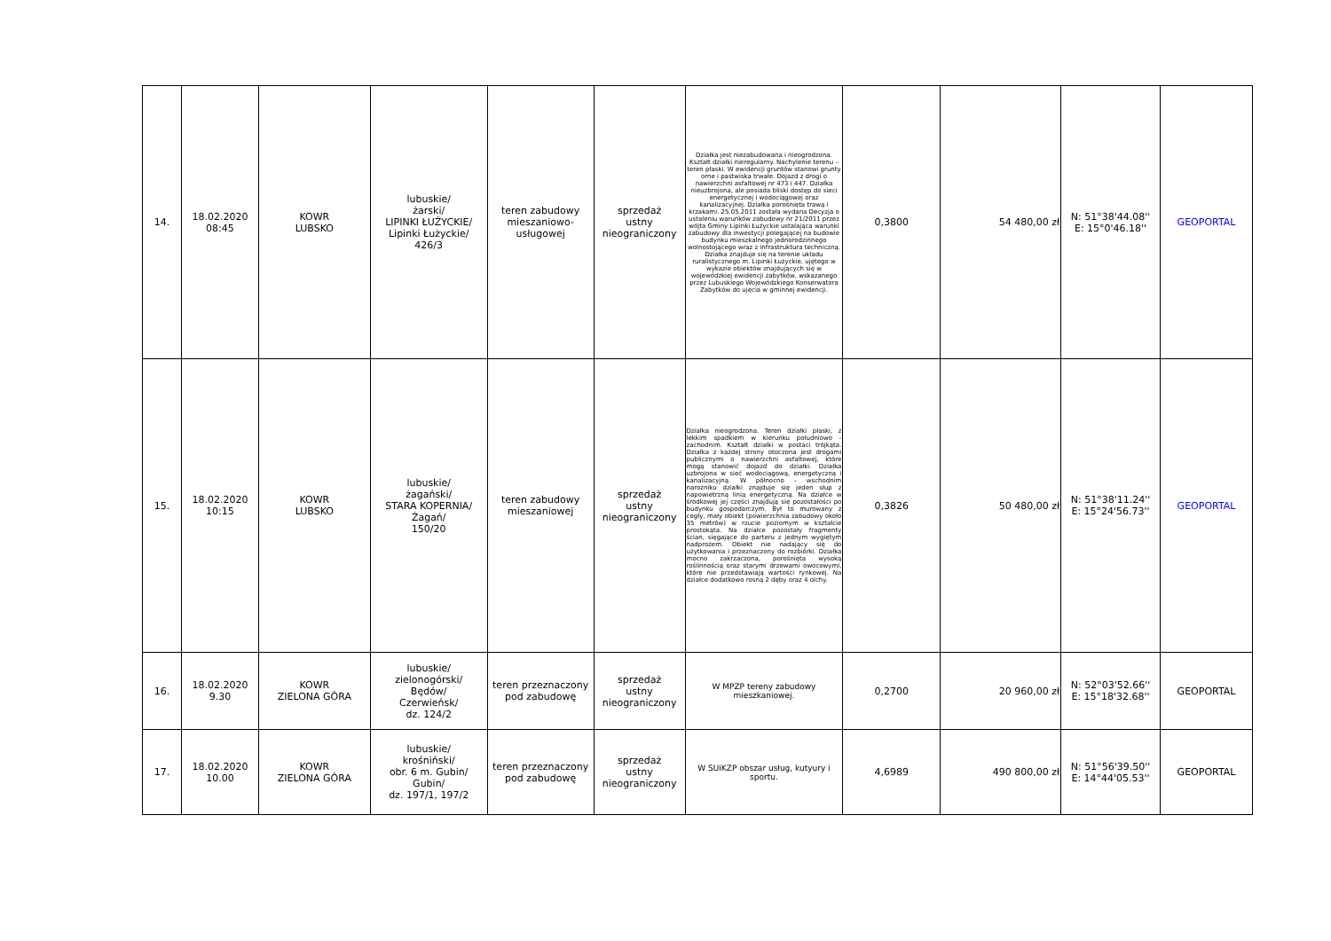| 14. | 18.02.2020 08:45 | KOWR LUBSKO | lubuskie/ żarski/ LIPINKI ŁUŻYCKIE/ Lipinki Łużyckie/ 426/3 | teren zabudowy mieszaniowo- usługowej | sprzedaż ustny nieograniczony | Działka jest niezabudowana i nieogrodzona. Kształt działki nieregularny. Nachylenie terenu – teren płaski. W ewidencji gruntów stanowi grunty orne i pastwiska trwałe. Dojazd z drogi o nawierzchni asfaltowej nr 473 i 447. Działka nieuzbrojona, ale posiada bliski dostęp do sieci energetycznej i wodociągowej oraz kanalizacyjnej. Działka porośnięta trawą i krzakami. 25.05.2011 została wydana Decyzja o ustaleniu warunków zabudowy nr 21/2011 przez wójta Gminy Lipinki Łużyckie ustalająca warunki zabudowy dla inwestycji polegającej na budowie budynku mieszkalnego jednorodzinnego wolnostojącego wraz z infrastruktura techniczną. Działka znajduje się na terenie układu ruralistycznego m. Lipinki Łużyckie, ujętego w wykazie obiektów znajdujących się w wojewódzkiej ewidencji zabytków, wskazanego przez Lubuskiego Wojewódzkiego Konserwatora Zabytków do ujęcia w gminnej ewidencji. | 0,3800 | 54 480,00 zł | N: 51°38'44.08'' E: 15°0'46.18'' | GEOPORTAL |
| 15. | 18.02.2020 10:15 | KOWR LUBSKO | lubuskie/ żagański/ STARA KOPERNIA/ Żagań/ 150/20 | teren zabudowy mieszaniowej | sprzedaż ustny nieograniczony | Działka nieogrodzona. Teren działki płaski, z lekkim spadkiem w kierunku południowo - zachodnim. Kształt działki w postaci trójkąta. Działka z każdej strony otoczona jest drogami publicznymi o nawierzchni asfaltowej, które mogą stanowić dojazd do działki. Działka uzbrojona w sieć wodociągową, energetyczną i kanalizacyjną. W północno – wschodnim narożniku działki znajduje się jeden słup z napowietrzną linią energetyczną. Na działce w środkowej jej części znajdują się pozostałości po budynku gospodarczym. Był to murowany z cegły, mały obiekt (powierzchnia zabudowy około 35 metrów) w rzucie poziomym w kształcie prostokąta. Na działce pozostały fragmenty ścian, sięgające do parteru z jednym wygiętym nadprożem. Obiekt nie nadający się do użytkowania i przeznaczony do rozbiórki. Działka mocno zakrzaczona, porośnięta wysoką roślinnością oraz starymi drzewami owocowymi, które nie przedstawiają wartości rynkowej. Na działce dodatkowo rosną 2 dęby oraz 4 olchy. | 0,3826 | 50 480,00 zł | N: 51°38'11.24'' E: 15°24'56.73'' | GEOPORTAL |
| 16. | 18.02.2020 9.30 | KOWR ZIELONA GÓRA | lubuskie/ zielonogórski/ Będów/ Czerwieńsk/ dz. 124/2 | teren przeznaczony pod zabudowę | sprzedaż ustny nieograniczony | W MPZP tereny zabudowy mieszkaniowej. | 0,2700 | 20 960,00 zł | N: 52°03'52.66'' E: 15°18'32.68'' | GEOPORTAL |
| 17. | 18.02.2020 10.00 | KOWR ZIELONA GÓRA | lubuskie/ krośniński/ obr. 6 m. Gubin/ Gubin/ dz. 197/1, 197/2 | teren przeznaczony pod zabudowę | sprzedaż ustny nieograniczony | W SUiKZP obszar usług, kutyury i sportu. | 4,6989 | 490 800,00 zł | N: 51°56'39.50'' E: 14°44'05.53'' | GEOPORTAL |